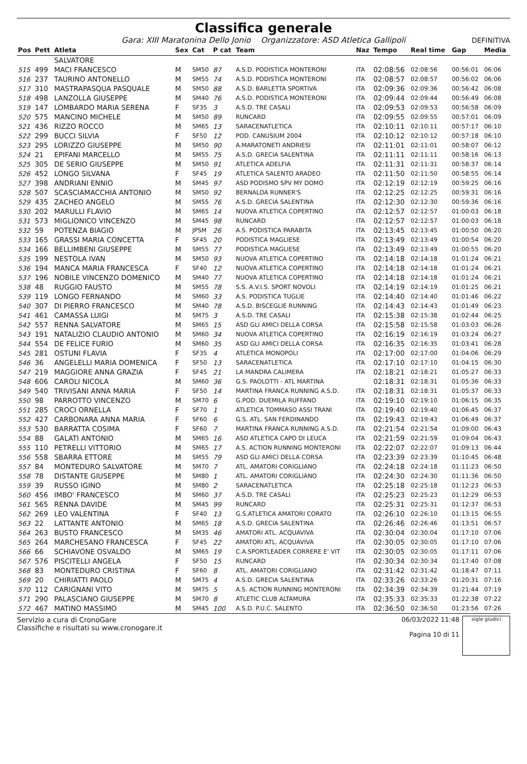Classifica generale
Gara: XIII Maratonina Dello Jonio Organizzatore: ASD Atletica Gallipoli DEFINITIVA
| Pos | Pett | Atleta | Sex | Cat | P cat | Team | Naz | Tempo | Real time | Gap | Media |
| --- | --- | --- | --- | --- | --- | --- | --- | --- | --- | --- | --- |
| | | SALVATORE | | | | | | | | | |
| 515 | 499 | MACI FRANCESCO | M | SM50 | 87 | A.S.D. PODISTICA MONTERONI | ITA | 02:08:56 | 02:08:56 | 00:56:01 | 06:06 |
| 516 | 237 | TAURINO ANTONELLO | M | SM55 | 74 | A.S.D. PODISTICA MONTERONI | ITA | 02:08:57 | 02:08:57 | 00:56:02 | 06:06 |
| 517 | 310 | MASTRAPASQUA PASQUALE | M | SM50 | 88 | A.S.D. BARLETTA SPORTIVA | ITA | 02:09:36 | 02:09:36 | 00:56:42 | 06:08 |
| 518 | 498 | LANZOLLA GIUSEPPE | M | SM40 | 76 | A.S.D. PODISTICA MONTERONI | ITA | 02:09:44 | 02:09:44 | 00:56:49 | 06:08 |
| 519 | 147 | LOMBARDO MARIA SERENA | F | SF35 | 3 | A.S.D. TRE CASALI | ITA | 02:09:53 | 02:09:53 | 00:56:58 | 06:09 |
| 520 | 575 | MANCINO MICHELE | M | SM50 | 89 | RUNCARD | ITA | 02:09:55 | 02:09:55 | 00:57:01 | 06:09 |
| 521 | 436 | RIZZO ROCCO | M | SM65 | 13 | SARACENATLETICA | ITA | 02:10:11 | 02:10:11 | 00:57:17 | 06:10 |
| 522 | 299 | BUCCI SILVIA | F | SF50 | 12 | POD. CANUSIUM 2004 | ITA | 02:10:12 | 02:10:12 | 00:57:18 | 06:10 |
| 523 | 295 | LORIZZO GIUSEPPE | M | SM50 | 90 | A.MARATONETI ANDRIESI | ITA | 02:11:01 | 02:11:01 | 00:58:07 | 06:12 |
| 524 | 21 | EPIFANI MARCELLO | M | SM55 | 75 | A.S.D. GRECIA SALENTINA | ITA | 02:11:11 | 02:11:11 | 00:58:16 | 06:13 |
| 525 | 305 | DE SERIO GIUSEPPE | M | SM50 | 91 | ATLETICA ADELFIA | ITA | 02:11:31 | 02:11:31 | 00:58:37 | 06:14 |
| 526 | 452 | LONGO SILVANA | F | SF45 | 19 | ATLETICA SALENTO ARADEO | ITA | 02:11:50 | 02:11:50 | 00:58:55 | 06:14 |
| 527 | 398 | ANDRIANI ENNIO | M | SM45 | 97 | ASD PODISMO SPV MY DOMO | ITA | 02:12:19 | 02:12:19 | 00:59:25 | 06:16 |
| 528 | 507 | SCASCIAMACCHIA ANTONIO | M | SM50 | 92 | BERNALDA RUNNER'S | ITA | 02:12:25 | 02:12:25 | 00:59:31 | 06:16 |
| 529 | 435 | ZACHEO ANGELO | M | SM55 | 76 | A.S.D. GRECIA SALENTINA | ITA | 02:12:30 | 02:12:30 | 00:59:36 | 06:16 |
| 530 | 202 | MARULLI FLAVIO | M | SM65 | 14 | NUOVA ATLETICA COPERTINO | ITA | 02:12:57 | 02:12:57 | 01:00:03 | 06:18 |
| 531 | 573 | MIGLIONICO VINCENZO | M | SM45 | 98 | RUNCARD | ITA | 02:12:57 | 02:12:57 | 01:00:03 | 06:18 |
| 532 | 59 | POTENZA BIAGIO | M | JPSM | 26 | A.S. PODISTICA PARABITA | ITA | 02:13:45 | 02:13:45 | 01:00:50 | 06:20 |
| 533 | 165 | GRASSI MARIA CONCETTA | F | SF45 | 20 | PODISTICA MAGLIESE | ITA | 02:13:49 | 02:13:49 | 01:00:54 | 06:20 |
| 534 | 166 | BELLIMBENI GIUSEPPE | M | SM55 | 77 | PODISTICA MAGLIESE | ITA | 02:13:49 | 02:13:49 | 01:00:55 | 06:20 |
| 535 | 199 | NESTOLA IVAN | M | SM50 | 93 | NUOVA ATLETICA COPERTINO | ITA | 02:14:18 | 02:14:18 | 01:01:24 | 06:21 |
| 536 | 194 | MANCA MARIA FRANCESCA | F | SF40 | 12 | NUOVA ATLETICA COPERTINO | ITA | 02:14:18 | 02:14:18 | 01:01:24 | 06:21 |
| 537 | 196 | NOBILE VINCENZO DOMENICO | M | SM40 | 77 | NUOVA ATLETICA COPERTINO | ITA | 02:14:18 | 02:14:18 | 01:01:24 | 06:21 |
| 538 | 48 | RUGGIO FAUSTO | M | SM55 | 78 | S.S. A.V.I.S. SPORT NOVOLI | ITA | 02:14:19 | 02:14:19 | 01:01:25 | 06:21 |
| 539 | 119 | LONGO FERNANDO | M | SM60 | 33 | A.S. PODISTICA TUGLIE | ITA | 02:14:40 | 02:14:40 | 01:01:46 | 06:22 |
| 540 | 307 | DI PIERRO FRANCESCO | M | SM40 | 78 | A.S.D. BISCEGLIE RUNNING | ITA | 02:14:43 | 02:14:43 | 01:01:49 | 06:23 |
| 541 | 461 | CAMASSA LUIGI | M | SM75 | 3 | A.S.D. TRE CASALI | ITA | 02:15:38 | 02:15:38 | 01:02:44 | 06:25 |
| 542 | 557 | RENNA SALVATORE | M | SM65 | 15 | ASD GLI AMICI DELLA CORSA | ITA | 02:15:58 | 02:15:58 | 01:03:03 | 06:26 |
| 543 | 191 | NATALIZIO CLAUDIO ANTONIO | M | SM60 | 34 | NUOVA ATLETICA COPERTINO | ITA | 02:16:19 | 02:16:19 | 01:03:24 | 06:27 |
| 544 | 554 | DE FELICE FURIO | M | SM60 | 35 | ASD GLI AMICI DELLA CORSA | ITA | 02:16:35 | 02:16:35 | 01:03:41 | 06:28 |
| 545 | 281 | OSTUNI FLAVIA | F | SF35 | 4 | ATLETICA MONOPOLI | ITA | 02:17:00 | 02:17:00 | 01:04:06 | 06:29 |
| 546 | 36 | ANGELELLI MARIA DOMENICA | F | SF50 | 13 | SARACENATLETICA | ITA | 02:17:10 | 02:17:10 | 01:04:15 | 06:30 |
| 547 | 219 | MAGGIORE ANNA GRAZIA | F | SF45 | 21 | LA MANDRA CALIMERA | ITA | 02:18:21 | 02:18:21 | 01:05:27 | 06:33 |
| 548 | 606 | CAROLI NICOLA | M | SM60 | 36 | G.S. PAOLOTTI - ATL MARTINA | | 02:18:31 | 02:18:31 | 01:05:36 | 06:33 |
| 549 | 540 | TRIVISANI ANNA MARIA | F | SF50 | 14 | MARTINA FRANCA RUNNING A.S.D. | ITA | 02:18:31 | 02:18:31 | 01:05:37 | 06:33 |
| 550 | 98 | PARROTTO VINCENZO | M | SM70 | 6 | G.POD. DUEMILA RUFFANO | ITA | 02:19:10 | 02:19:10 | 01:06:15 | 06:35 |
| 551 | 285 | CROCI ORNELLA | F | SF70 | 1 | ATLETICA TOMMASO ASSI TRANI | ITA | 02:19:40 | 02:19:40 | 01:06:45 | 06:37 |
| 552 | 427 | CARBONARA ANNA MARIA | F | SF60 | 6 | G.S. ATL. SAN FERDINANDO | ITA | 02:19:43 | 02:19:43 | 01:06:49 | 06:37 |
| 553 | 530 | BARRATTA COSIMA | F | SF60 | 7 | MARTINA FRANCA RUNNING A.S.D. | ITA | 02:21:54 | 02:21:54 | 01:09:00 | 06:43 |
| 554 | 88 | GALATI ANTONIO | M | SM65 | 16 | ASD ATLETICA CAPO DI LEUCA | ITA | 02:21:59 | 02:21:59 | 01:09:04 | 06:43 |
| 555 | 110 | PETRELLI VITTORIO | M | SM65 | 17 | A.S. ACTION RUNNING MONTERONI | ITA | 02:22:07 | 02:22:07 | 01:09:13 | 06:44 |
| 556 | 558 | SBARRA ETTORE | M | SM55 | 79 | ASD GLI AMICI DELLA CORSA | ITA | 02:23:39 | 02:23:39 | 01:10:45 | 06:48 |
| 557 | 84 | MONTEDURO SALVATORE | M | SM70 | 7 | ATL. AMATORI CORIGLIANO | ITA | 02:24:18 | 02:24:18 | 01:11:23 | 06:50 |
| 558 | 78 | DISTANTE GIUSEPPE | M | SM80 | 1 | ATL. AMATORI CORIGLIANO | ITA | 02:24:30 | 02:24:30 | 01:11:36 | 06:50 |
| 559 | 39 | RUSSO IGINO | M | SM80 | 2 | SARACENATLETICA | ITA | 02:25:18 | 02:25:18 | 01:12:23 | 06:53 |
| 560 | 456 | IMBO' FRANCESCO | M | SM60 | 37 | A.S.D. TRE CASALI | ITA | 02:25:23 | 02:25:23 | 01:12:29 | 06:53 |
| 561 | 565 | RENNA DAVIDE | M | SM45 | 99 | RUNCARD | ITA | 02:25:31 | 02:25:31 | 01:12:37 | 06:53 |
| 562 | 269 | LEO VALENTINA | F | SF40 | 13 | G.S.ATLETICA AMATORI CORATO | ITA | 02:26:10 | 02:26:10 | 01:13:15 | 06:55 |
| 563 | 22 | LATTANTE ANTONIO | M | SM65 | 18 | A.S.D. GRECIA SALENTINA | ITA | 02:26:46 | 02:26:46 | 01:13:51 | 06:57 |
| 564 | 263 | BUSTO FRANCESCO | M | SM35 | 46 | AMATORI ATL. ACQUAVIVA | ITA | 02:30:04 | 02:30:04 | 01:17:10 | 07:06 |
| 565 | 264 | MARCHESANO FRANCESCA | F | SF45 | 22 | AMATORI ATL. ACQUAVIVA | ITA | 02:30:05 | 02:30:05 | 01:17:10 | 07:06 |
| 566 | 66 | SCHIAVONE OSVALDO | M | SM65 | 19 | C.A.SPORTLEADER CORRERE E' VIT | ITA | 02:30:05 | 02:30:05 | 01:17:11 | 07:06 |
| 567 | 576 | PISCITELLI ANGELA | F | SF50 | 15 | RUNCARD | ITA | 02:30:34 | 02:30:34 | 01:17:40 | 07:08 |
| 568 | 83 | MONTEDURO CRISTINA | F | SF60 | 8 | ATL. AMATORI CORIGLIANO | ITA | 02:31:42 | 02:31:42 | 01:18:47 | 07:11 |
| 569 | 20 | CHIRIATTI PAOLO | M | SM75 | 4 | A.S.D. GRECIA SALENTINA | ITA | 02:33:26 | 02:33:26 | 01:20:31 | 07:16 |
| 570 | 112 | CARIGNANI VITO | M | SM75 | 5 | A.S. ACTION RUNNING MONTERONI | ITA | 02:34:39 | 02:34:39 | 01:21:44 | 07:19 |
| 571 | 290 | PALASCIANO GIUSEPPE | M | SM70 | 8 | ATLETIC CLUB ALTAMURA | ITA | 02:35:33 | 02:35:33 | 01:22:38 | 07:22 |
| 572 | 467 | MATINO MASSIMO | M | SM45 | 100 | A.S.D. P.U.C. SALENTO | ITA | 02:36:50 | 02:36:50 | 01:23:56 | 07:26 |
Servizio a cura di CronoGare
Classifiche e risultati su www.cronogare.it
06/03/2022 11:48
Pagina 10 di 11
sigle giudici